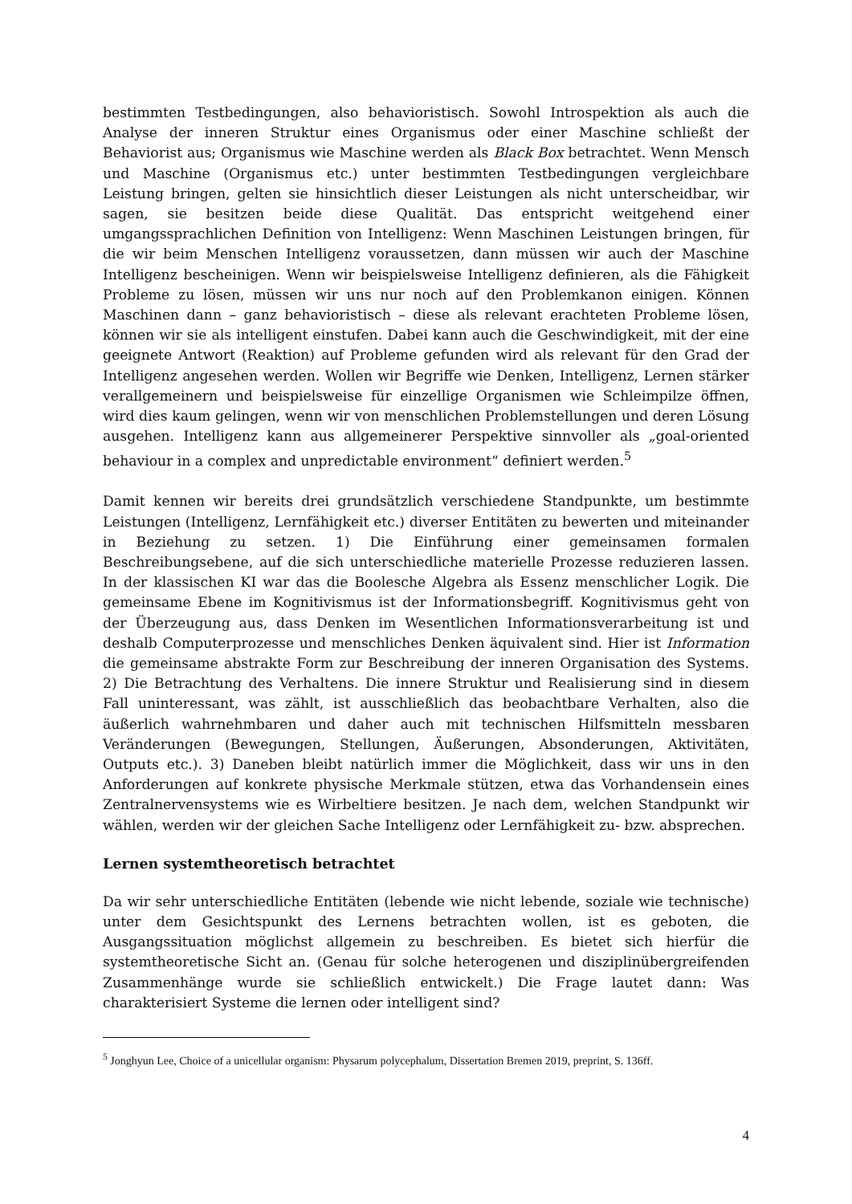bestimmten Testbedingungen, also behavioristisch. Sowohl Introspektion als auch die Analyse der inneren Struktur eines Organismus oder einer Maschine schließt der Behaviorist aus; Organismus wie Maschine werden als Black Box betrachtet. Wenn Mensch und Maschine (Organismus etc.) unter bestimmten Testbedingungen vergleichbare Leistung bringen, gelten sie hinsichtlich dieser Leistungen als nicht unterscheidbar, wir sagen, sie besitzen beide diese Qualität. Das entspricht weitgehend einer umgangssprachlichen Definition von Intelligenz: Wenn Maschinen Leistungen bringen, für die wir beim Menschen Intelligenz voraussetzen, dann müssen wir auch der Maschine Intelligenz bescheinigen. Wenn wir beispielsweise Intelligenz definieren, als die Fähigkeit Probleme zu lösen, müssen wir uns nur noch auf den Problemkanon einigen. Können Maschinen dann – ganz behavioristisch – diese als relevant erachteten Probleme lösen, können wir sie als intelligent einstufen. Dabei kann auch die Geschwindigkeit, mit der eine geeignete Antwort (Reaktion) auf Probleme gefunden wird als relevant für den Grad der Intelligenz angesehen werden. Wollen wir Begriffe wie Denken, Intelligenz, Lernen stärker verallgemeinern und beispielsweise für einzellige Organismen wie Schleimpilze öffnen, wird dies kaum gelingen, wenn wir von menschlichen Problemstellungen und deren Lösung ausgehen. Intelligenz kann aus allgemeinerer Perspektive sinnvoller als „goal-oriented behaviour in a complex and unpredictable environment“ definiert werden.<sup>5</sup>
Damit kennen wir bereits drei grundsätzlich verschiedene Standpunkte, um bestimmte Leistungen (Intelligenz, Lernfähigkeit etc.) diverser Entitäten zu bewerten und miteinander in Beziehung zu setzen. 1) Die Einführung einer gemeinsamen formalen Beschreibungsebene, auf die sich unterschiedliche materielle Prozesse reduzieren lassen. In der klassischen KI war das die Boolesche Algebra als Essenz menschlicher Logik. Die gemeinsame Ebene im Kognitivismus ist der Informationsbegriff. Kognitivismus geht von der Überzeugung aus, dass Denken im Wesentlichen Informationsverarbeitung ist und deshalb Computerprozesse und menschliches Denken äquivalent sind. Hier ist Information die gemeinsame abstrakte Form zur Beschreibung der inneren Organisation des Systems. 2) Die Betrachtung des Verhaltens. Die innere Struktur und Realisierung sind in diesem Fall uninteressant, was zählt, ist ausschließlich das beobachtbare Verhalten, also die äußerlich wahrnehmbaren und daher auch mit technischen Hilfsmitteln messbaren Veränderungen (Bewegungen, Stellungen, Äußerungen, Absonderungen, Aktivitäten, Outputs etc.). 3) Daneben bleibt natürlich immer die Möglichkeit, dass wir uns in den Anforderungen auf konkrete physische Merkmale stützen, etwa das Vorhandensein eines Zentralnervensystems wie es Wirbeltiere besitzen. Je nach dem, welchen Standpunkt wir wählen, werden wir der gleichen Sache Intelligenz oder Lernfähigkeit zu- bzw. absprechen.
Lernen systemtheoretisch betrachtet
Da wir sehr unterschiedliche Entitäten (lebende wie nicht lebende, soziale wie technische) unter dem Gesichtspunkt des Lernens betrachten wollen, ist es geboten, die Ausgangssituation möglichst allgemein zu beschreiben. Es bietet sich hierfür die systemtheoretische Sicht an. (Genau für solche heterogenen und disziplinübergreifenden Zusammenhänge wurde sie schließlich entwickelt.) Die Frage lautet dann: Was charakterisiert Systeme die lernen oder intelligent sind?
<sup>5</sup> Jonghyun Lee, Choice of a unicellular organism: Physarum polycephalum, Dissertation Bremen 2019, preprint, S. 136ff.
4